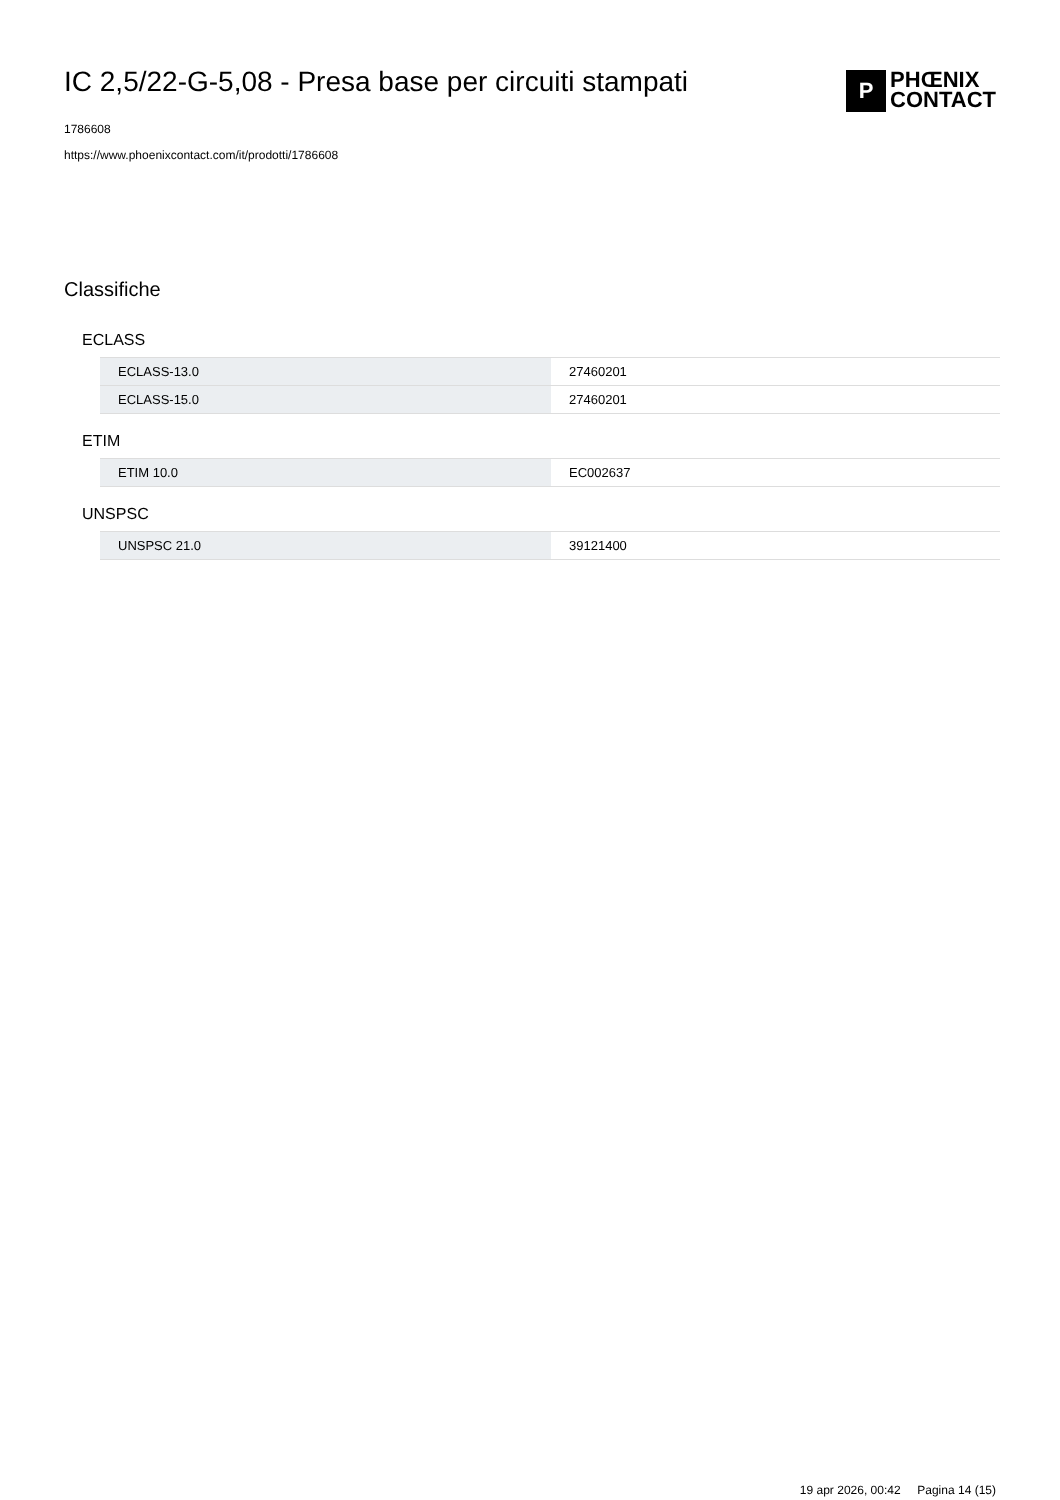IC 2,5/22-G-5,08 - Presa base per circuiti stampati
1786608
https://www.phoenixcontact.com/it/prodotti/1786608
P
PHŒNIX
CONTACT
Classifiche
ECLASS
| ECLASS-13.0 | 27460201 |
| ECLASS-15.0 | 27460201 |
ETIM
| ETIM 10.0 | EC002637 |
UNSPSC
| UNSPSC 21.0 | 39121400 |
19 apr 2026, 00:42 Pagina 14 (15)